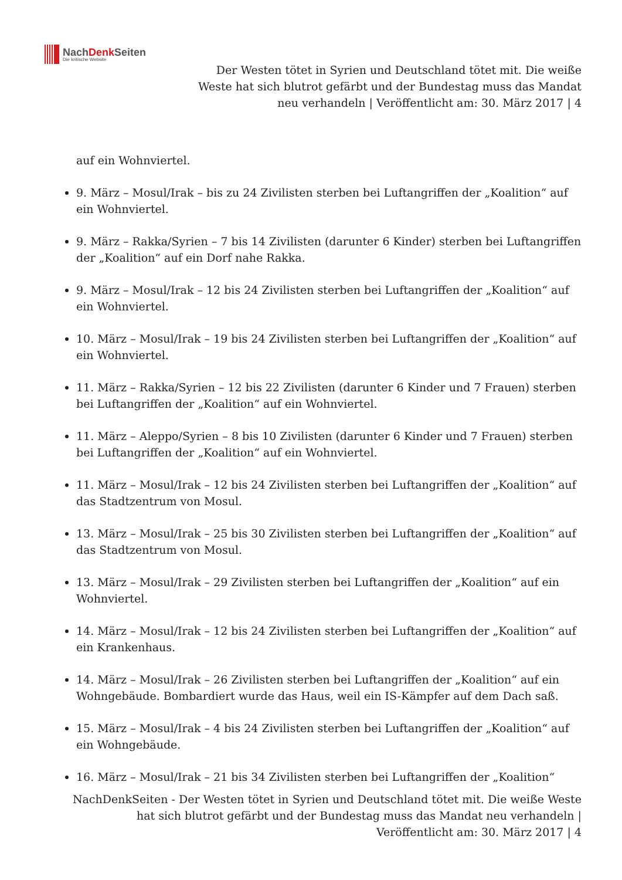NachDenk Seiten
Die kritische Website
Der Westen tötet in Syrien und Deutschland tötet mit. Die weiße
Weste hat sich blutrot gefärbt und der Bundestag muss das Mandat
neu verhandeln | Veröffentlicht am: 30. März 2017 | 4
auf ein Wohnviertel.
9. März – Mosul/Irak – bis zu 24 Zivilisten sterben bei Luftangriffen der „Koalition“ auf ein Wohnviertel.
9. März – Rakka/Syrien – 7 bis 14 Zivilisten (darunter 6 Kinder) sterben bei Luftangriffen der „Koalition“ auf ein Dorf nahe Rakka.
9. März – Mosul/Irak – 12 bis 24 Zivilisten sterben bei Luftangriffen der „Koalition“ auf ein Wohnviertel.
10. März – Mosul/Irak – 19 bis 24 Zivilisten sterben bei Luftangriffen der „Koalition“ auf ein Wohnviertel.
11. März – Rakka/Syrien – 12 bis 22 Zivilisten (darunter 6 Kinder und 7 Frauen) sterben bei Luftangriffen der „Koalition“ auf ein Wohnviertel.
11. März – Aleppo/Syrien – 8 bis 10 Zivilisten (darunter 6 Kinder und 7 Frauen) sterben bei Luftangriffen der „Koalition“ auf ein Wohnviertel.
11. März – Mosul/Irak – 12 bis 24 Zivilisten sterben bei Luftangriffen der „Koalition“ auf das Stadtzentrum von Mosul.
13. März – Mosul/Irak – 25 bis 30 Zivilisten sterben bei Luftangriffen der „Koalition“ auf das Stadtzentrum von Mosul.
13. März – Mosul/Irak – 29 Zivilisten sterben bei Luftangriffen der „Koalition“ auf ein Wohnviertel.
14. März – Mosul/Irak – 12 bis 24 Zivilisten sterben bei Luftangriffen der „Koalition“ auf ein Krankenhaus.
14. März – Mosul/Irak – 26 Zivilisten sterben bei Luftangriffen der „Koalition“ auf ein Wohngebäude. Bombardiert wurde das Haus, weil ein IS-Kämpfer auf dem Dach saß.
15. März – Mosul/Irak – 4 bis 24 Zivilisten sterben bei Luftangriffen der „Koalition“ auf ein Wohngebäude.
16. März – Mosul/Irak – 21 bis 34 Zivilisten sterben bei Luftangriffen der „Koalition“
NachDenkSeiten - Der Westen tötet in Syrien und Deutschland tötet mit. Die weiße Weste
hat sich blutrot gefärbt und der Bundestag muss das Mandat neu verhandeln |
Veröffentlicht am: 30. März 2017 | 4